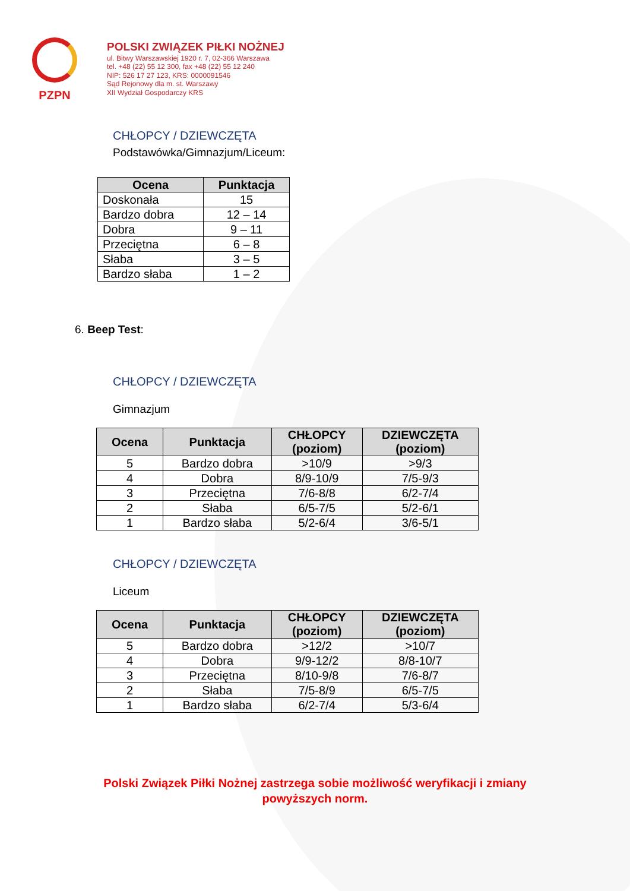PZPN
POLSKI ZWIĄZEK PIŁKI NOŻNEJ
ul. Bitwy Warszawskiej 1920 r. 7, 02-366 Warszawa
tel. +48 (22) 55 12 300, fax +48 (22) 55 12 240
NIP: 526 17 27 123, KRS: 0000091546
Sąd Rejonowy dla m. st. Warszawy
XII Wydział Gospodarczy KRS
CHŁOPCY / DZIEWCZĘTA
Podstawówka/Gimnazjum/Liceum:
| Ocena | Punktacja |
| --- | --- |
| Doskonała | 15 |
| Bardzo dobra | 12 – 14 |
| Dobra | 9 – 11 |
| Przeciętna | 6 – 8 |
| Słaba | 3 – 5 |
| Bardzo słaba | 1 – 2 |
6. Beep Test:
CHŁOPCY / DZIEWCZĘTA
Gimnazjum
| Ocena | Punktacja | CHŁOPCY (poziom) | DZIEWCZĘTA (poziom) |
| --- | --- | --- | --- |
| 5 | Bardzo dobra | >10/9 | >9/3 |
| 4 | Dobra | 8/9-10/9 | 7/5-9/3 |
| 3 | Przeciętna | 7/6-8/8 | 6/2-7/4 |
| 2 | Słaba | 6/5-7/5 | 5/2-6/1 |
| 1 | Bardzo słaba | 5/2-6/4 | 3/6-5/1 |
CHŁOPCY / DZIEWCZĘTA
Liceum
| Ocena | Punktacja | CHŁOPCY (poziom) | DZIEWCZĘTA (poziom) |
| --- | --- | --- | --- |
| 5 | Bardzo dobra | >12/2 | >10/7 |
| 4 | Dobra | 9/9-12/2 | 8/8-10/7 |
| 3 | Przeciętna | 8/10-9/8 | 7/6-8/7 |
| 2 | Słaba | 7/5-8/9 | 6/5-7/5 |
| 1 | Bardzo słaba | 6/2-7/4 | 5/3-6/4 |
Polski Związek Piłki Nożnej zastrzega sobie możliwość weryfikacji i zmiany
powyższych norm.